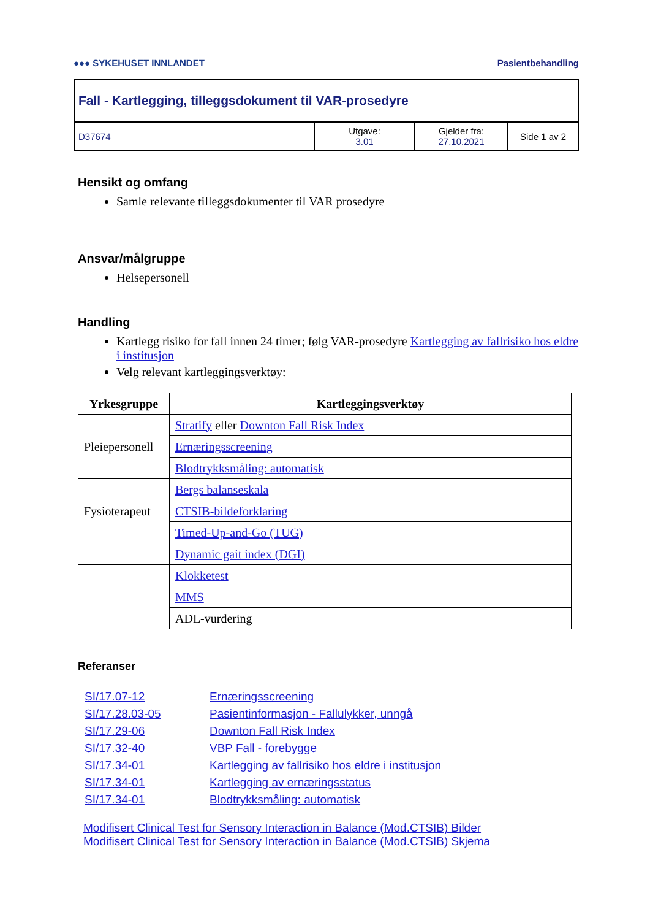●●● SYKEHUSET INNLANDET Pasientbehandling
Fall - Kartlegging, tilleggsdokument til VAR-prosedyre
D37674 Utgave:
3.01
Gjelder fra:
27.10.2021
Side 1 av 2
Hensikt og omfang
Samle relevante tilleggsdokumenter til VAR prosedyre
Ansvar/målgruppe
Helsepersonell
Handling
Kartlegg risiko for fall innen 24 timer; følg VAR-prosedyre Kartlegging av fallrisiko hos eldre i institusjon
Velg relevant kartleggingsverktøy:
| Yrkesgruppe | Kartleggingsverktøy |
| --- | --- |
| Pleiepersonell | Stratify eller Downton Fall Risk Index |
| | Ernæringsscreening |
| | Blodtrykksmåling: automatisk |
| Fysioterapeut | Bergs balanseskala |
| | CTSIB-bildeforklaring |
| | Timed-Up-and-Go (TUG) |
| | Dynamic gait index (DGI) |
| | Klokketest |
| | MMS |
| | ADL-vurdering |
Referanser
| SI/17.07-12 | Ernæringsscreening |
| SI/17.28.03-05 | Pasientinformasjon - Fallulykker, unngå |
| SI/17.29-06 | Downton Fall Risk Index |
| SI/17.32-40 | VBP Fall - forebygge |
| SI/17.34-01 | Kartlegging av fallrisiko hos eldre i institusjon |
| SI/17.34-01 | Kartlegging av ernæringsstatus |
| SI/17.34-01 | Blodtrykksmåling: automatisk |
Modifisert Clinical Test for Sensory Interaction in Balance (Mod.CTSIB) Bilder
Modifisert Clinical Test for Sensory Interaction in Balance (Mod.CTSIB) Skjema